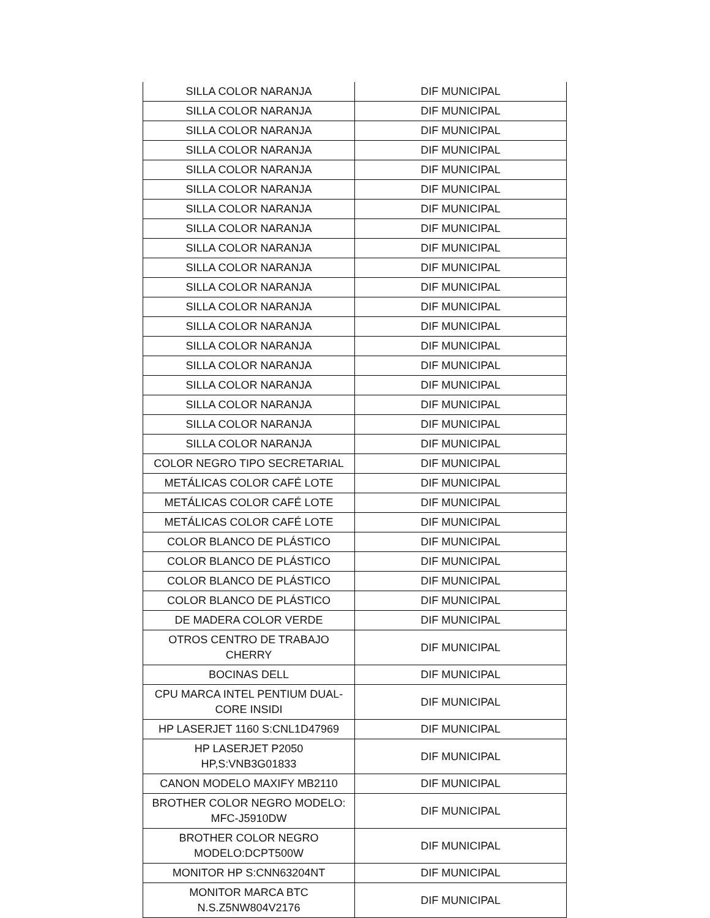| SILLA COLOR NARANJA | DIF MUNICIPAL |
| SILLA COLOR NARANJA | DIF MUNICIPAL |
| SILLA COLOR NARANJA | DIF MUNICIPAL |
| SILLA COLOR NARANJA | DIF MUNICIPAL |
| SILLA COLOR NARANJA | DIF MUNICIPAL |
| SILLA COLOR NARANJA | DIF MUNICIPAL |
| SILLA COLOR NARANJA | DIF MUNICIPAL |
| SILLA COLOR NARANJA | DIF MUNICIPAL |
| SILLA COLOR NARANJA | DIF MUNICIPAL |
| SILLA COLOR NARANJA | DIF MUNICIPAL |
| SILLA COLOR NARANJA | DIF MUNICIPAL |
| SILLA COLOR NARANJA | DIF MUNICIPAL |
| SILLA COLOR NARANJA | DIF MUNICIPAL |
| SILLA COLOR NARANJA | DIF MUNICIPAL |
| SILLA COLOR NARANJA | DIF MUNICIPAL |
| SILLA COLOR NARANJA | DIF MUNICIPAL |
| SILLA COLOR NARANJA | DIF MUNICIPAL |
| SILLA COLOR NARANJA | DIF MUNICIPAL |
| SILLA COLOR NARANJA | DIF MUNICIPAL |
| COLOR NEGRO TIPO SECRETARIAL | DIF MUNICIPAL |
| METÁLICAS COLOR CAFÉ LOTE | DIF MUNICIPAL |
| METÁLICAS COLOR CAFÉ LOTE | DIF MUNICIPAL |
| METÁLICAS COLOR CAFÉ LOTE | DIF MUNICIPAL |
| COLOR BLANCO DE PLÁSTICO | DIF MUNICIPAL |
| COLOR BLANCO DE PLÁSTICO | DIF MUNICIPAL |
| COLOR BLANCO DE PLÁSTICO | DIF MUNICIPAL |
| COLOR BLANCO DE PLÁSTICO | DIF MUNICIPAL |
| DE MADERA COLOR VERDE | DIF MUNICIPAL |
| OTROS CENTRO DE TRABAJO CHERRY | DIF MUNICIPAL |
| BOCINAS DELL | DIF MUNICIPAL |
| CPU MARCA INTEL PENTIUM DUAL- CORE INSIDI | DIF MUNICIPAL |
| HP LASERJET 1160 S:CNL1D47969 | DIF MUNICIPAL |
| HP LASERJET P2050 HP,S:VNB3G01833 | DIF MUNICIPAL |
| CANON MODELO MAXIFY MB2110 | DIF MUNICIPAL |
| BROTHER COLOR NEGRO MODELO: MFC-J5910DW | DIF MUNICIPAL |
| BROTHER COLOR NEGRO MODELO:DCPT500W | DIF MUNICIPAL |
| MONITOR HP S:CNN63204NT | DIF MUNICIPAL |
| MONITOR MARCA BTC N.S.Z5NW804V2176 | DIF MUNICIPAL |